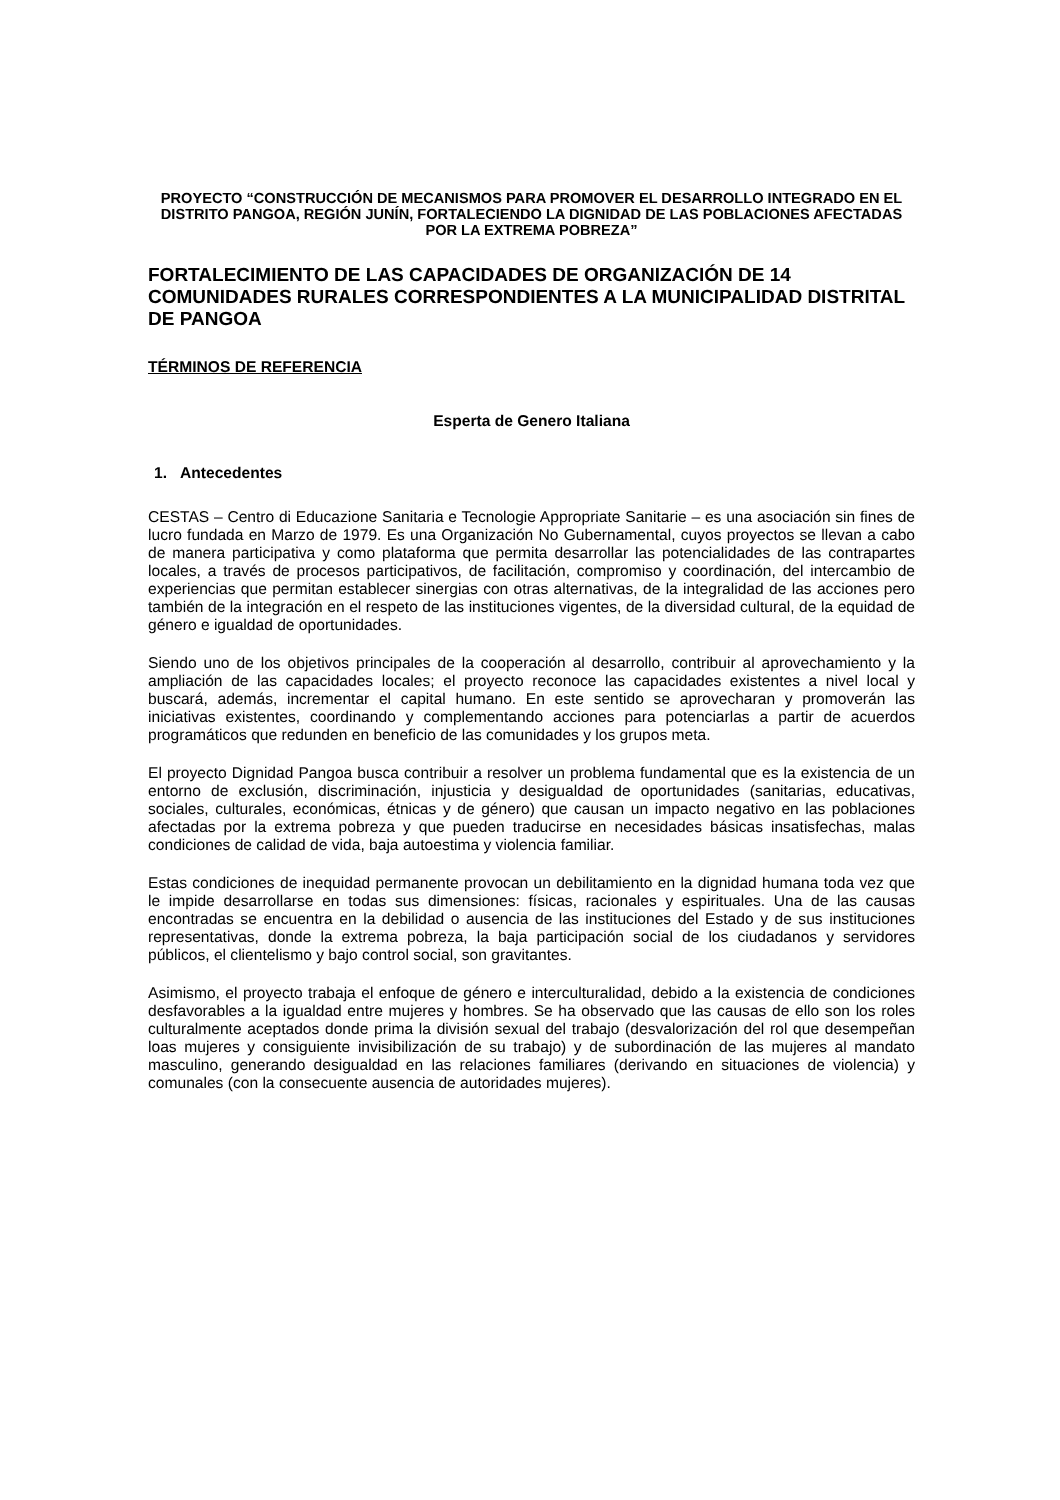PROYECTO “CONSTRUCCIÓN DE MECANISMOS PARA PROMOVER EL DESARROLLO INTEGRADO EN EL DISTRITO PANGOA, REGIÓN JUNÍN, FORTALECIENDO LA DIGNIDAD DE LAS POBLACIONES AFECTADAS POR LA EXTREMA POBREZA”
FORTALECIMIENTO DE LAS CAPACIDADES DE ORGANIZACIÓN DE 14 COMUNIDADES RURALES CORRESPONDIENTES A LA MUNICIPALIDAD DISTRITAL DE PANGOA
TÉRMINOS DE REFERENCIA
Esperta de Genero Italiana
1. Antecedentes
CESTAS – Centro di Educazione Sanitaria e Tecnologie Appropriate Sanitarie – es una asociación sin fines de lucro fundada en Marzo de 1979. Es una Organización No Gubernamental, cuyos proyectos se llevan a cabo de manera participativa y como plataforma que permita desarrollar las potencialidades de las contrapartes locales, a través de procesos participativos, de facilitación, compromiso y coordinación, del intercambio de experiencias que permitan establecer sinergias con otras alternativas, de la integralidad de las acciones pero también de la integración en el respeto de las instituciones vigentes, de la diversidad cultural, de la equidad de género e igualdad de oportunidades.
Siendo uno de los objetivos principales de la cooperación al desarrollo, contribuir al aprovechamiento y la ampliación de las capacidades locales; el proyecto reconoce las capacidades existentes a nivel local y buscará, además, incrementar el capital humano. En este sentido se aprovecharan y promoverán las iniciativas existentes, coordinando y complementando acciones para potenciarlas a partir de acuerdos programáticos que redunden en beneficio de las comunidades y los grupos meta.
El proyecto Dignidad Pangoa busca contribuir a resolver un problema fundamental que es la existencia de un entorno de exclusión, discriminación, injusticia y desigualdad de oportunidades (sanitarias, educativas, sociales, culturales, económicas, étnicas y de género) que causan un impacto negativo en las poblaciones afectadas por la extrema pobreza y que pueden traducirse en necesidades básicas insatisfechas, malas condiciones de calidad de vida, baja autoestima y violencia familiar.
Estas condiciones de inequidad permanente provocan un debilitamiento en la dignidad humana toda vez que le impide desarrollarse en todas sus dimensiones: físicas, racionales y espirituales. Una de las causas encontradas se encuentra en la debilidad o ausencia de las instituciones del Estado y de sus instituciones representativas, donde la extrema pobreza, la baja participación social de los ciudadanos y servidores públicos, el clientelismo y bajo control social, son gravitantes.
Asimismo, el proyecto trabaja el enfoque de género e interculturalidad, debido a la existencia de condiciones desfavorables a la igualdad entre mujeres y hombres. Se ha observado que las causas de ello son los roles culturalmente aceptados donde prima la división sexual del trabajo (desvalorización del rol que desempeñan loas mujeres y consiguiente invisibilización de su trabajo) y de subordinación de las mujeres al mandato masculino, generando desigualdad en las relaciones familiares (derivando en situaciones de violencia) y comunales (con la consecuente ausencia de autoridades mujeres).